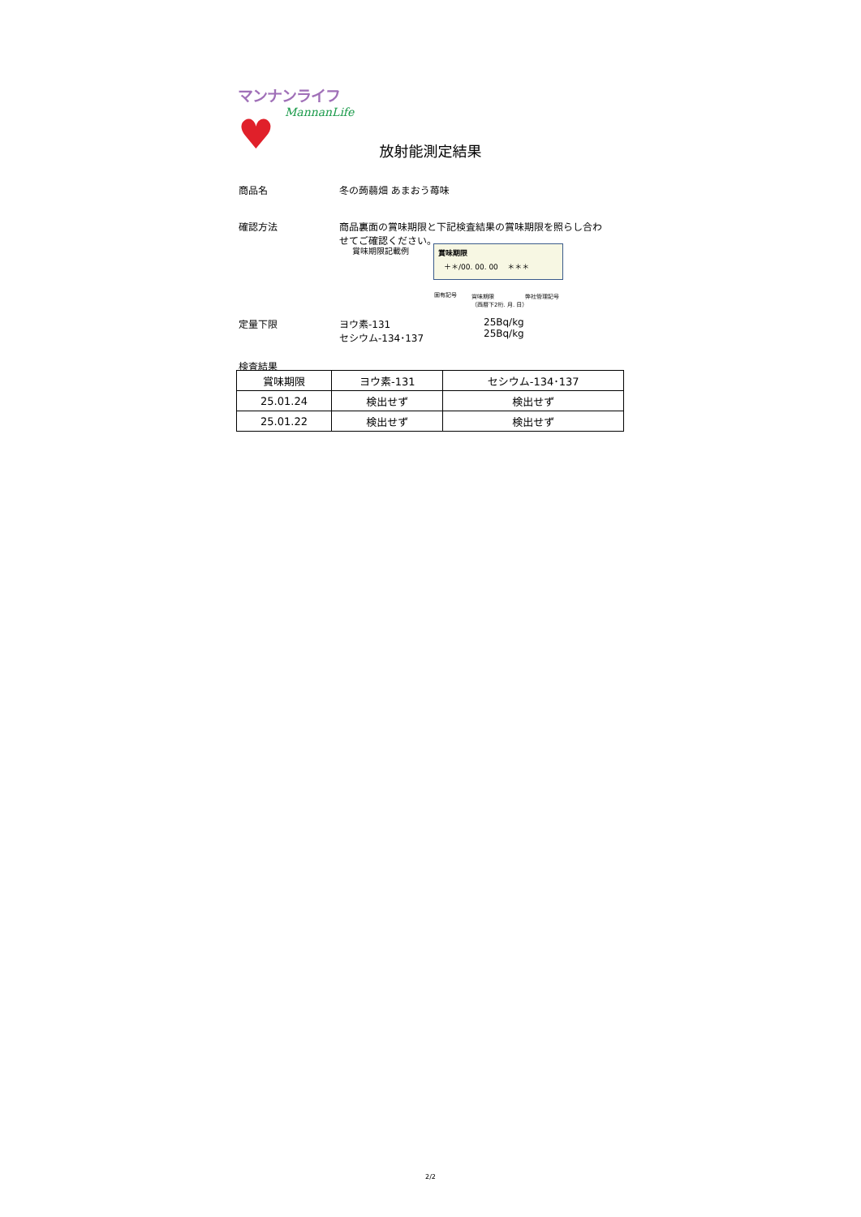マンナンライフ
MannanLife
♥
放射能測定結果
商品名 冬の蒟蒻畑 あまおう苺味
確認方法 商品裏面の賞味期限と下記検査結果の賞味期限を照らし合わ
せてご確認ください。
賞味期限記載例
賞味期限
＋＊/00. 00. 00 ＊＊＊
固有記号
賞味期限
（西暦下2桁. 月. 日）
弊社管理記号
定量下限 ヨウ素-131
セシウム-134･137
25Bq/kg
25Bq/kg
検査結果
| 賞味期限 | ヨウ素-131 | セシウム-134･137 |
| --- | --- | --- |
| 25.01.24 | 検出せず | 検出せず |
| 25.01.22 | 検出せず | 検出せず |
2/2